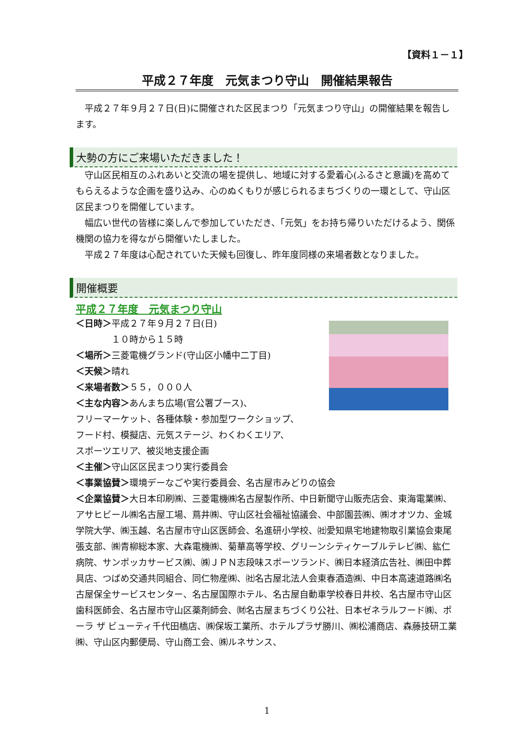【資料１－１】
平成２７年度　元気まつり守山　開催結果報告
　平成２７年９月２７日(日)に開催された区民まつり「元気まつり守山」の開催結果を報告します。
大勢の方にご来場いただきました！
　守山区民相互のふれあいと交流の場を提供し、地域に対する愛着心(ふるさと意識)を高めてもらえるような企画を盛り込み、心のぬくもりが感じられるまちづくりの一環として、守山区区民まつりを開催しています。
　幅広い世代の皆様に楽しんで参加していただき、「元気」をお持ち帰りいただけるよう、関係機関の協力を得ながら開催いたしました。
　平成２７年度は心配されていた天候も回復し、昨年度同様の来場者数となりました。
開催概要
平成２７年度　元気まつり守山
＜日時＞平成２７年９月２７日(日)
　　　　１０時から１５時
＜場所＞三菱電機グランド(守山区小幡中二丁目)
＜天候＞晴れ
＜来場者数＞５５，０００人
＜主な内容＞あんまち広場(官公署ブース)、
フリーマーケット、各種体験・参加型ワークショップ、
フード村、模擬店、元気ステージ、わくわくエリア、
スポーツエリア、被災地支援企画
＜主催＞守山区区民まつり実行委員会
＜事業協賛＞環境デーなごや実行委員会、名古屋市みどりの協会
＜企業協賛＞大日本印刷㈱、三菱電機㈱名古屋製作所、中日新聞守山販売店会、東海電業㈱、アサヒビール㈱名古屋工場、蔦井㈱、守山区社会福祉協議会、中部園芸㈱、㈱オオツカ、金城学院大学、㈱玉越、名古屋市守山区医師会、名進研小学校、㈳愛知県宅地建物取引業協会東尾張支部、㈱青柳総本家、大森電機㈱、菊華高等学校、グリーンシティケーブルテレビ㈱、紘仁病院、サンポッカサービス㈱、㈱ＪＰＮ志段味スポーツランド、㈱日本経済広告社、㈱田中葬具店、つばめ交通共同組合、同仁物産㈱、㈳名古屋北法人会東春酒造㈱、中日本高速道路㈱名古屋保全サービスセンター、名古屋国際ホテル、名古屋自動車学校春日井校、名古屋市守山区歯科医師会、名古屋市守山区薬剤師会、㈶名古屋まちづくり公社、日本ゼネラルフード㈱、ポーラ ザ ビューティ千代田橋店、㈱保坂工業所、ホテルプラザ勝川、㈱松浦商店、森藤技研工業㈱、守山区内郵便局、守山商工会、㈱ルネサンス、
1